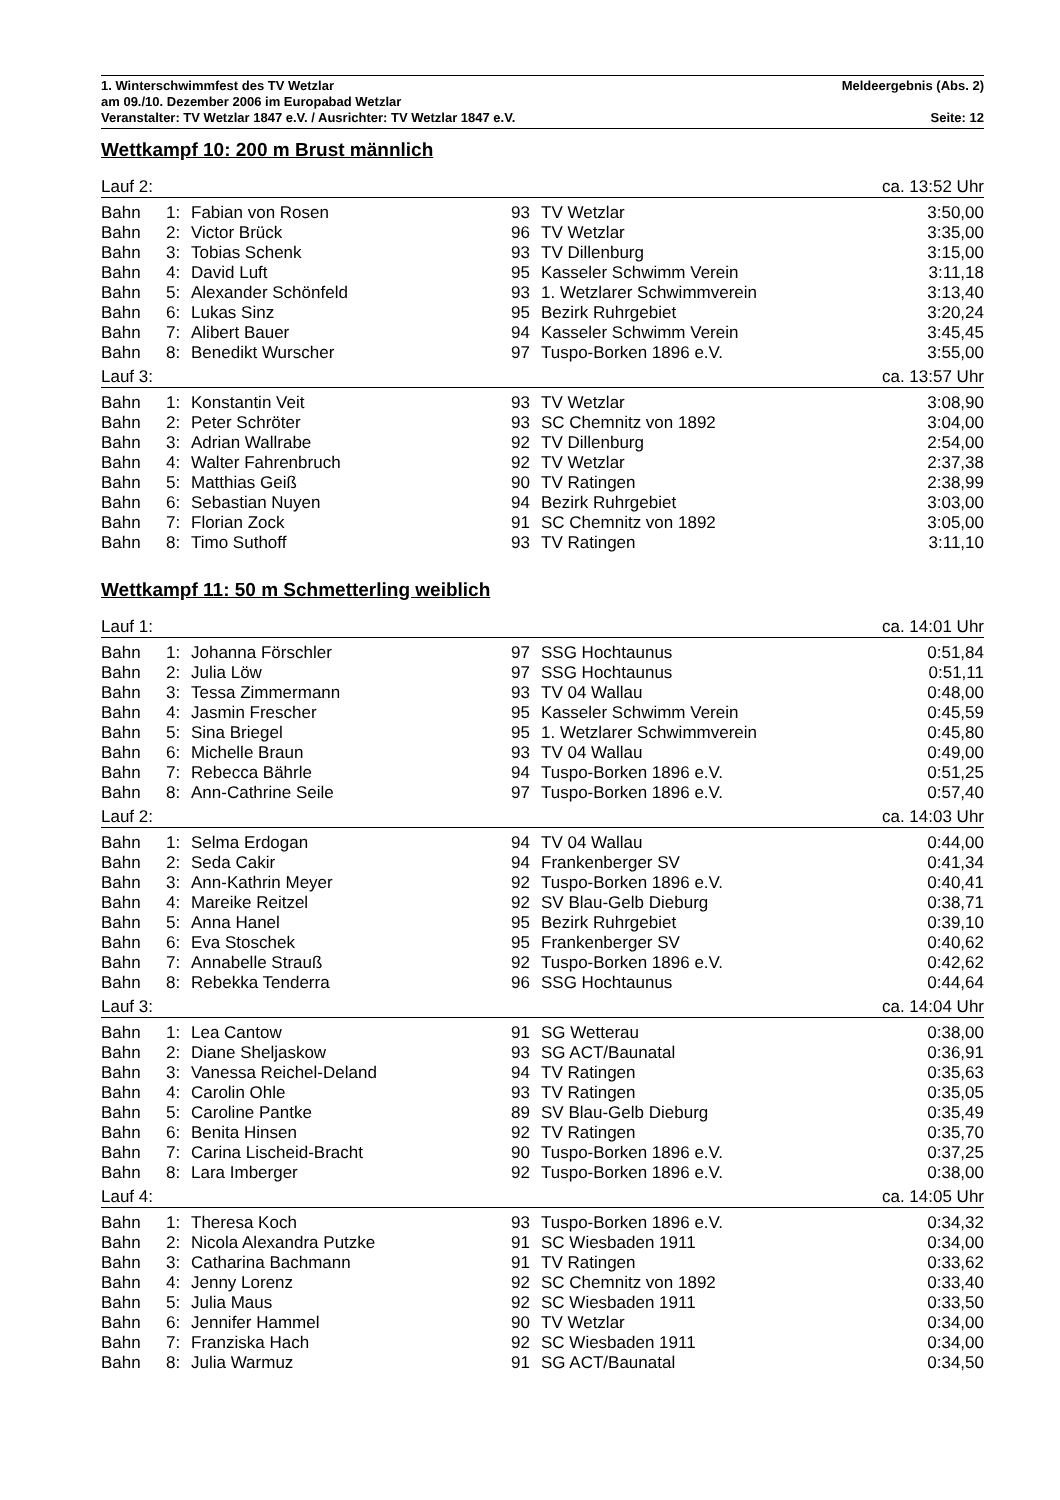1. Winterschwimmfest des TV Wetzlar Meldeergebnis (Abs. 2)
am 09./10. Dezember 2006 im Europabad Wetzlar
Veranstalter: TV Wetzlar 1847 e.V. / Ausrichter: TV Wetzlar 1847 e.V. Seite: 12
Wettkampf 10: 200 m Brust männlich
| Lauf 2: | | | | | ca. 13:52 Uhr |
| Bahn | 1: | Fabian von Rosen | 93 | TV Wetzlar | 3:50,00 |
| Bahn | 2: | Victor Brück | 96 | TV Wetzlar | 3:35,00 |
| Bahn | 3: | Tobias Schenk | 93 | TV Dillenburg | 3:15,00 |
| Bahn | 4: | David Luft | 95 | Kasseler Schwimm Verein | 3:11,18 |
| Bahn | 5: | Alexander Schönfeld | 93 | 1. Wetzlarer Schwimmverein | 3:13,40 |
| Bahn | 6: | Lukas Sinz | 95 | Bezirk Ruhrgebiet | 3:20,24 |
| Bahn | 7: | Alibert Bauer | 94 | Kasseler Schwimm Verein | 3:45,45 |
| Bahn | 8: | Benedikt Wurscher | 97 | Tuspo-Borken 1896 e.V. | 3:55,00 |
| Lauf 3: | | | | | ca. 13:57 Uhr |
| Bahn | 1: | Konstantin Veit | 93 | TV Wetzlar | 3:08,90 |
| Bahn | 2: | Peter Schröter | 93 | SC Chemnitz von 1892 | 3:04,00 |
| Bahn | 3: | Adrian Wallrabe | 92 | TV Dillenburg | 2:54,00 |
| Bahn | 4: | Walter Fahrenbruch | 92 | TV Wetzlar | 2:37,38 |
| Bahn | 5: | Matthias Geiß | 90 | TV Ratingen | 2:38,99 |
| Bahn | 6: | Sebastian Nuyen | 94 | Bezirk Ruhrgebiet | 3:03,00 |
| Bahn | 7: | Florian Zock | 91 | SC Chemnitz von 1892 | 3:05,00 |
| Bahn | 8: | Timo Suthoff | 93 | TV Ratingen | 3:11,10 |
Wettkampf 11: 50 m Schmetterling weiblich
| Lauf 1: | | | | | ca. 14:01 Uhr |
| Bahn | 1: | Johanna Förschler | 97 | SSG Hochtaunus | 0:51,84 |
| Bahn | 2: | Julia Löw | 97 | SSG Hochtaunus | 0:51,11 |
| Bahn | 3: | Tessa Zimmermann | 93 | TV 04 Wallau | 0:48,00 |
| Bahn | 4: | Jasmin Frescher | 95 | Kasseler Schwimm Verein | 0:45,59 |
| Bahn | 5: | Sina Briegel | 95 | 1. Wetzlarer Schwimmverein | 0:45,80 |
| Bahn | 6: | Michelle Braun | 93 | TV 04 Wallau | 0:49,00 |
| Bahn | 7: | Rebecca Bährle | 94 | Tuspo-Borken 1896 e.V. | 0:51,25 |
| Bahn | 8: | Ann-Cathrine Seile | 97 | Tuspo-Borken 1896 e.V. | 0:57,40 |
| Lauf 2: | | | | | ca. 14:03 Uhr |
| Bahn | 1: | Selma Erdogan | 94 | TV 04 Wallau | 0:44,00 |
| Bahn | 2: | Seda Cakir | 94 | Frankenberger SV | 0:41,34 |
| Bahn | 3: | Ann-Kathrin Meyer | 92 | Tuspo-Borken 1896 e.V. | 0:40,41 |
| Bahn | 4: | Mareike Reitzel | 92 | SV Blau-Gelb Dieburg | 0:38,71 |
| Bahn | 5: | Anna Hanel | 95 | Bezirk Ruhrgebiet | 0:39,10 |
| Bahn | 6: | Eva Stoschek | 95 | Frankenberger SV | 0:40,62 |
| Bahn | 7: | Annabelle Strauß | 92 | Tuspo-Borken 1896 e.V. | 0:42,62 |
| Bahn | 8: | Rebekka Tenderra | 96 | SSG Hochtaunus | 0:44,64 |
| Lauf 3: | | | | | ca. 14:04 Uhr |
| Bahn | 1: | Lea Cantow | 91 | SG Wetterau | 0:38,00 |
| Bahn | 2: | Diane Sheljaskow | 93 | SG ACT/Baunatal | 0:36,91 |
| Bahn | 3: | Vanessa Reichel-Deland | 94 | TV Ratingen | 0:35,63 |
| Bahn | 4: | Carolin Ohle | 93 | TV Ratingen | 0:35,05 |
| Bahn | 5: | Caroline Pantke | 89 | SV Blau-Gelb Dieburg | 0:35,49 |
| Bahn | 6: | Benita Hinsen | 92 | TV Ratingen | 0:35,70 |
| Bahn | 7: | Carina Lischeid-Bracht | 90 | Tuspo-Borken 1896 e.V. | 0:37,25 |
| Bahn | 8: | Lara Imberger | 92 | Tuspo-Borken 1896 e.V. | 0:38,00 |
| Lauf 4: | | | | | ca. 14:05 Uhr |
| Bahn | 1: | Theresa Koch | 93 | Tuspo-Borken 1896 e.V. | 0:34,32 |
| Bahn | 2: | Nicola Alexandra Putzke | 91 | SC Wiesbaden 1911 | 0:34,00 |
| Bahn | 3: | Catharina Bachmann | 91 | TV Ratingen | 0:33,62 |
| Bahn | 4: | Jenny Lorenz | 92 | SC Chemnitz von 1892 | 0:33,40 |
| Bahn | 5: | Julia Maus | 92 | SC Wiesbaden 1911 | 0:33,50 |
| Bahn | 6: | Jennifer Hammel | 90 | TV Wetzlar | 0:34,00 |
| Bahn | 7: | Franziska Hach | 92 | SC Wiesbaden 1911 | 0:34,00 |
| Bahn | 8: | Julia Warmuz | 91 | SG ACT/Baunatal | 0:34,50 |